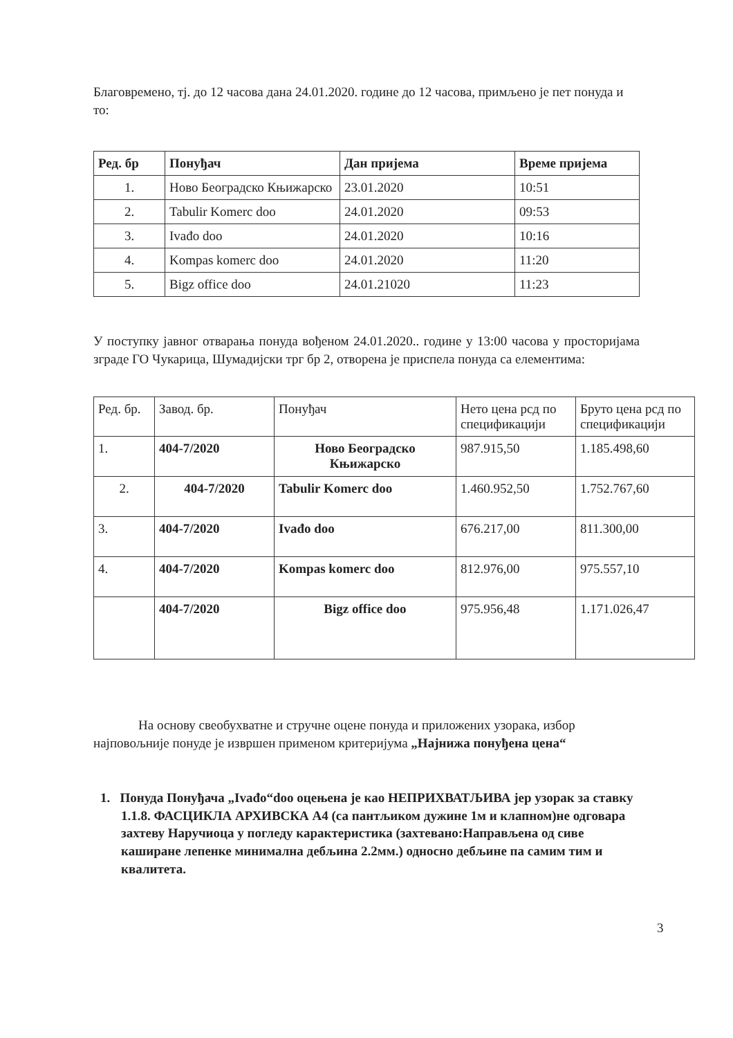Благовремено, тј. до 12 часова дана 24.01.2020. године до 12 часова, примљено је пет понуда и то:
| Ред. бр | Понуђач | Дан пријема | Време пријема |
| --- | --- | --- | --- |
| 1. | Ново Београдско Књижарско | 23.01.2020 | 10:51 |
| 2. | Tabulir Komerc doo | 24.01.2020 | 09:53 |
| 3. | Ivađo doo | 24.01.2020 | 10:16 |
| 4. | Kompas komerc doo | 24.01.2020 | 11:20 |
| 5. | Bigz office doo | 24.01.21020 | 11:23 |
У поступку јавног отварања понуда вођеном 24.01.2020.. године у 13:00 часова у просторијама зграде ГО Чукарица, Шумадијски трг бр 2, отворена је приспела понуда са елементима:
| Ред. бр. | Завод. бр. | Понуђач | Нето цена рсд по спецификацији | Бруто цена рсд по спецификацији |
| --- | --- | --- | --- | --- |
| 1. | 404-7/2020 | Ново Београдско Књижарско | 987.915,50 | 1.185.498,60 |
| 2. | 404-7/2020 | Tabulir Komerc doo | 1.460.952,50 | 1.752.767,60 |
| 3. | 404-7/2020 | Ivađo doo | 676.217,00 | 811.300,00 |
| 4. | 404-7/2020 | Kompas komerc doo | 812.976,00 | 975.557,10 |
| | 404-7/2020 | Bigz office doo | 975.956,48 | 1.171.026,47 |
На основу свеобухватне и стручне оцене понуда и приложених узорака, избор најповољније понуде је извршен применом критеријума „Најнижа понуђена цена“
1. Понуда Понуђача „Ivađo“doo оцењена је као НЕПРИХВАТЉИВА јер узорак за ставку 1.1.8. ФАСЦИКЛА АРХИВСКА А4 (са пантљиком дужине 1м и клапном)не одговара захтеву Наручиоца у погледу карактеристика (захтевано:Направљена од сиве каширане лепенке минимална дебљина 2.2мм.) односно дебљине па самим тим и квалитета.
3